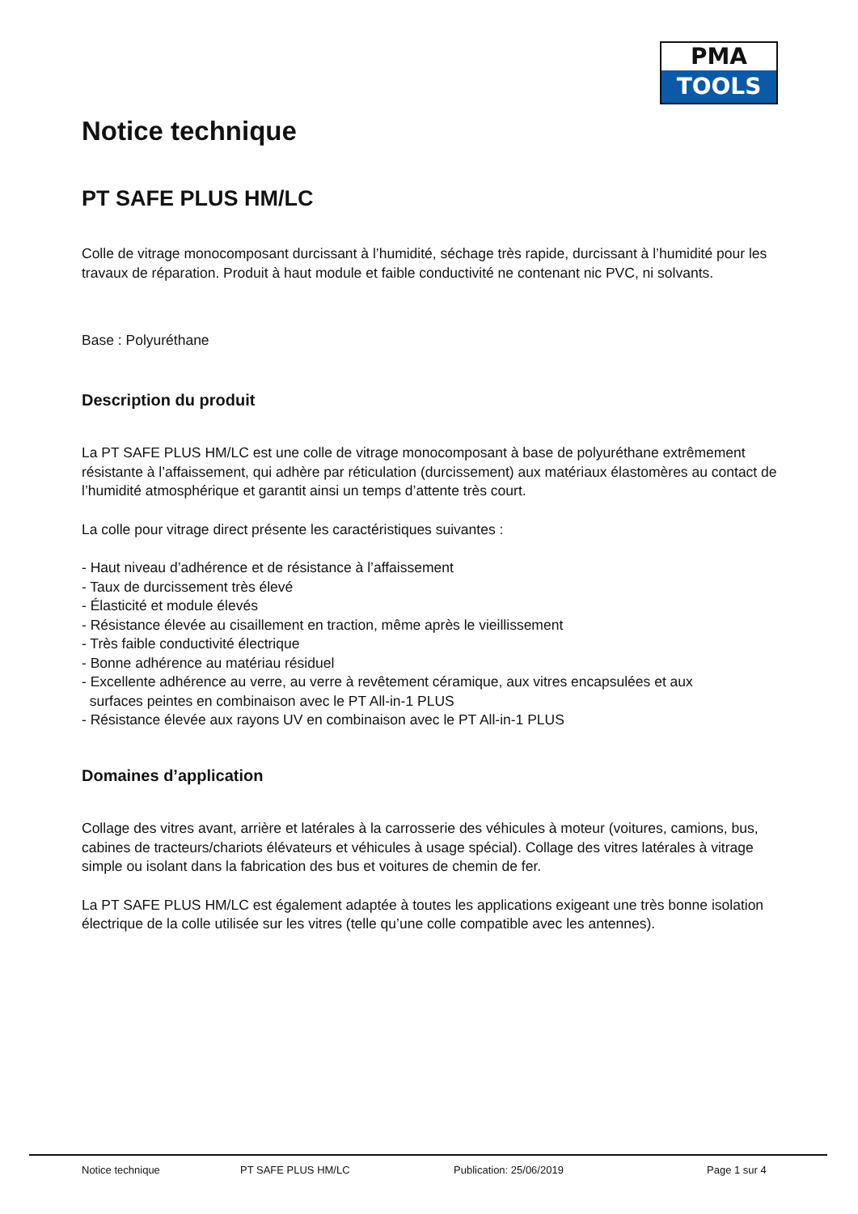PMA
TOOLS
Notice technique
PT SAFE PLUS HM/LC
Colle de vitrage monocomposant durcissant à l’humidité, séchage très rapide, durcissant à l’humidité pour les travaux de réparation. Produit à haut module et faible conductivité ne contenant nic PVC, ni solvants.
Base : Polyuréthane
Description du produit
La PT SAFE PLUS HM/LC est une colle de vitrage monocomposant à base de polyuréthane extrêmement résistante à l’affaissement, qui adhère par réticulation (durcissement) aux matériaux élastomères au contact de l’humidité atmosphérique et garantit ainsi un temps d’attente très court.
La colle pour vitrage direct présente les caractéristiques suivantes :
- Haut niveau d’adhérence et de résistance à l’affaissement
- Taux de durcissement très élevé
- Élasticité et module élevés
- Résistance élevée au cisaillement en traction, même après le vieillissement
- Très faible conductivité électrique
- Bonne adhérence au matériau résiduel
- Excellente adhérence au verre, au verre à revêtement céramique, aux vitres encapsulées et aux
surfaces peintes en combinaison avec le PT All-in-1 PLUS
- Résistance élevée aux rayons UV en combinaison avec le PT All-in-1 PLUS
Domaines d’application
Collage des vitres avant, arrière et latérales à la carrosserie des véhicules à moteur (voitures, camions, bus, cabines de tracteurs/chariots élévateurs et véhicules à usage spécial). Collage des vitres latérales à vitrage simple ou isolant dans la fabrication des bus et voitures de chemin de fer.
La PT SAFE PLUS HM/LC est également adaptée à toutes les applications exigeant une très bonne isolation électrique de la colle utilisée sur les vitres (telle qu’une colle compatible avec les antennes).
Notice technique PT SAFE PLUS HM/LC Publication: 25/06/2019 Page 1 sur 4